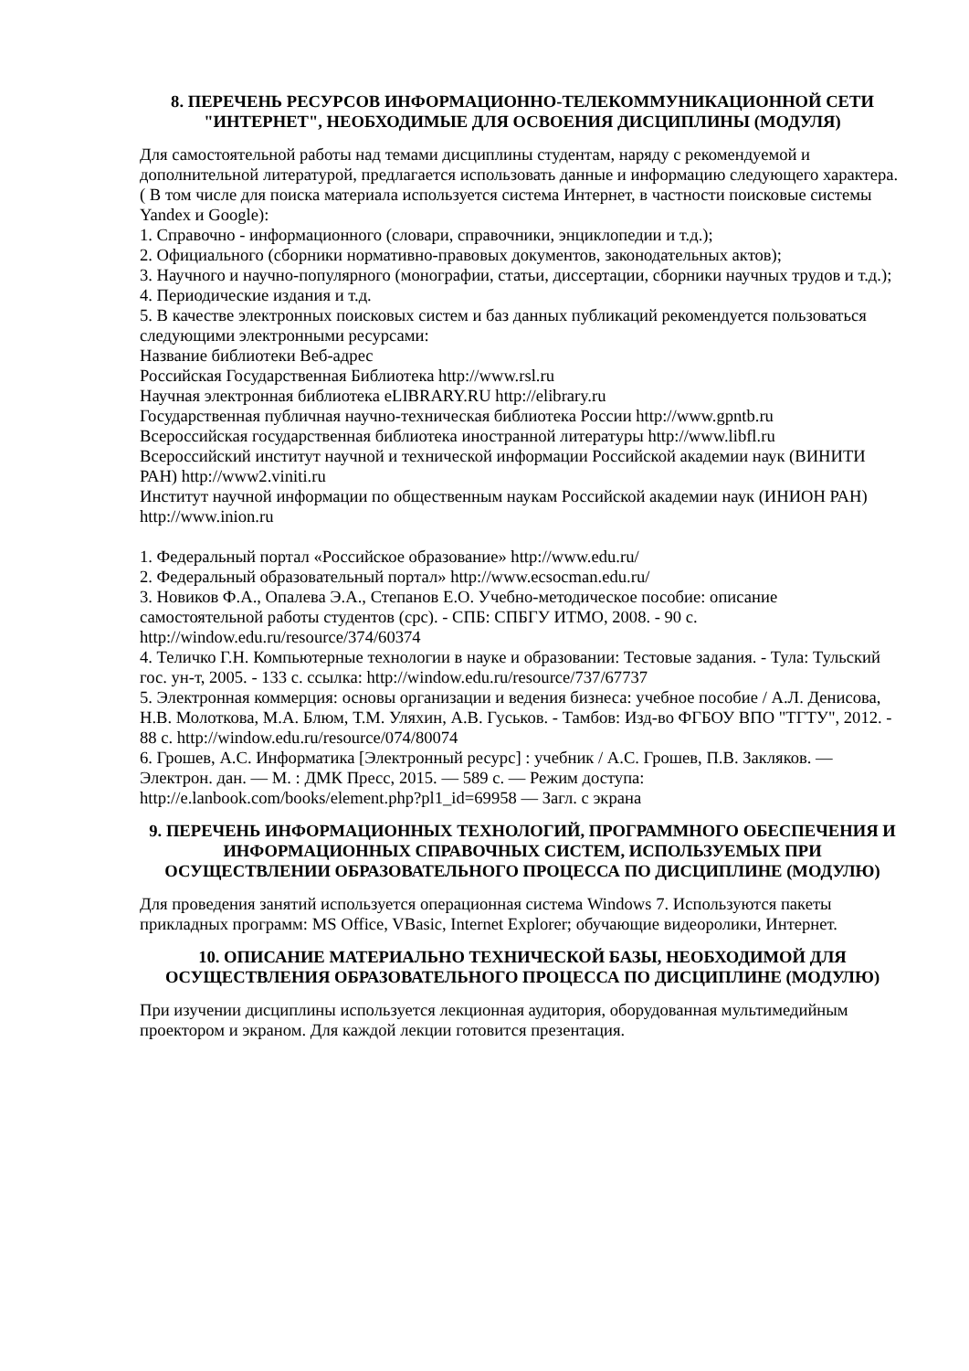8. ПЕРЕЧЕНЬ РЕСУРСОВ ИНФОРМАЦИОННО-ТЕЛЕКОММУНИКАЦИОННОЙ СЕТИ "ИНТЕРНЕТ", НЕОБХОДИМЫЕ ДЛЯ ОСВОЕНИЯ ДИСЦИПЛИНЫ (МОДУЛЯ)
Для самостоятельной работы над темами дисциплины студентам, наряду с рекомендуемой и дополнительной литературой, предлагается использовать данные и информацию следующего характера. ( В том числе для поиска материала используется система Интернет, в частности поисковые системы Yandex и Google):
1. Справочно - информационного (словари, справочники, энциклопедии и т.д.);
2. Официального (сборники нормативно-правовых документов, законодательных актов);
3. Научного и научно-популярного (монографии, статьи, диссертации, сборники научных трудов и т.д.);
4. Периодические издания и т.д.
5. В качестве электронных поисковых систем и баз данных публикаций рекомендуется пользоваться следующими электронными ресурсами:
Название библиотеки Веб-адрес
Российская Государственная Библиотека http://www.rsl.ru
Научная электронная библиотека eLIBRARY.RU http://elibrary.ru
Государственная публичная научно-техническая библиотека России http://www.gpntb.ru
Всероссийская государственная библиотека иностранной литературы http://www.libfl.ru
Всероссийский институт научной и технической информации Российской академии наук (ВИНИТИ РАН) http://www2.viniti.ru
Институт научной информации по общественным наукам Российской академии наук (ИНИОН РАН) http://www.inion.ru
1. Федеральный портал «Российское образование» http://www.edu.ru/
2. Федеральный образовательный портал» http://www.ecsocman.edu.ru/
3. Новиков Ф.А., Опалева Э.А., Степанов Е.О. Учебно-методическое пособие: описание самостоятельной работы студентов (срс). - СПБ: СПБГУ ИТМО, 2008. - 90 с. http://window.edu.ru/resource/374/60374
4. Теличко Г.Н. Компьютерные технологии в науке и образовании: Тестовые задания. - Тула: Тульский гос. ун-т, 2005. - 133 с. ссылка: http://window.edu.ru/resource/737/67737
5. Электронная коммерция: основы организации и ведения бизнеса: учебное пособие / А.Л. Денисова, Н.В. Молоткова, М.А. Блюм, Т.М. Уляхин, А.В. Гуськов. - Тамбов: Изд-во ФГБОУ ВПО "ТГТУ", 2012. - 88 с. http://window.edu.ru/resource/074/80074
6. Грошев, А.С. Информатика [Электронный ресурс] : учебник / А.С. Грошев, П.В. Закляков. — Электрон. дан. — М. : ДМК Пресс, 2015. — 589 с. — Режим доступа: http://e.lanbook.com/books/element.php?pl1_id=69958 — Загл. с экрана
9. ПЕРЕЧЕНЬ ИНФОРМАЦИОННЫХ ТЕХНОЛОГИЙ, ПРОГРАММНОГО ОБЕСПЕЧЕНИЯ И ИНФОРМАЦИОННЫХ СПРАВОЧНЫХ СИСТЕМ, ИСПОЛЬЗУЕМЫХ ПРИ ОСУЩЕСТВЛЕНИИ ОБРАЗОВАТЕЛЬНОГО ПРОЦЕССА ПО ДИСЦИПЛИНЕ (МОДУЛЮ)
Для проведения занятий используется операционная система Windows 7. Используются пакеты прикладных программ: MS Office, VBasic, Internet Explorer; обучающие видеоролики, Интернет.
10. ОПИСАНИЕ МАТЕРИАЛЬНО ТЕХНИЧЕСКОЙ БАЗЫ, НЕОБХОДИМОЙ ДЛЯ ОСУЩЕСТВЛЕНИЯ ОБРАЗОВАТЕЛЬНОГО ПРОЦЕССА ПО ДИСЦИПЛИНЕ (МОДУЛЮ)
При изучении дисциплины используется лекционная аудитория, оборудованная мультимедийным проектором и экраном. Для каждой лекции готовится презентация.